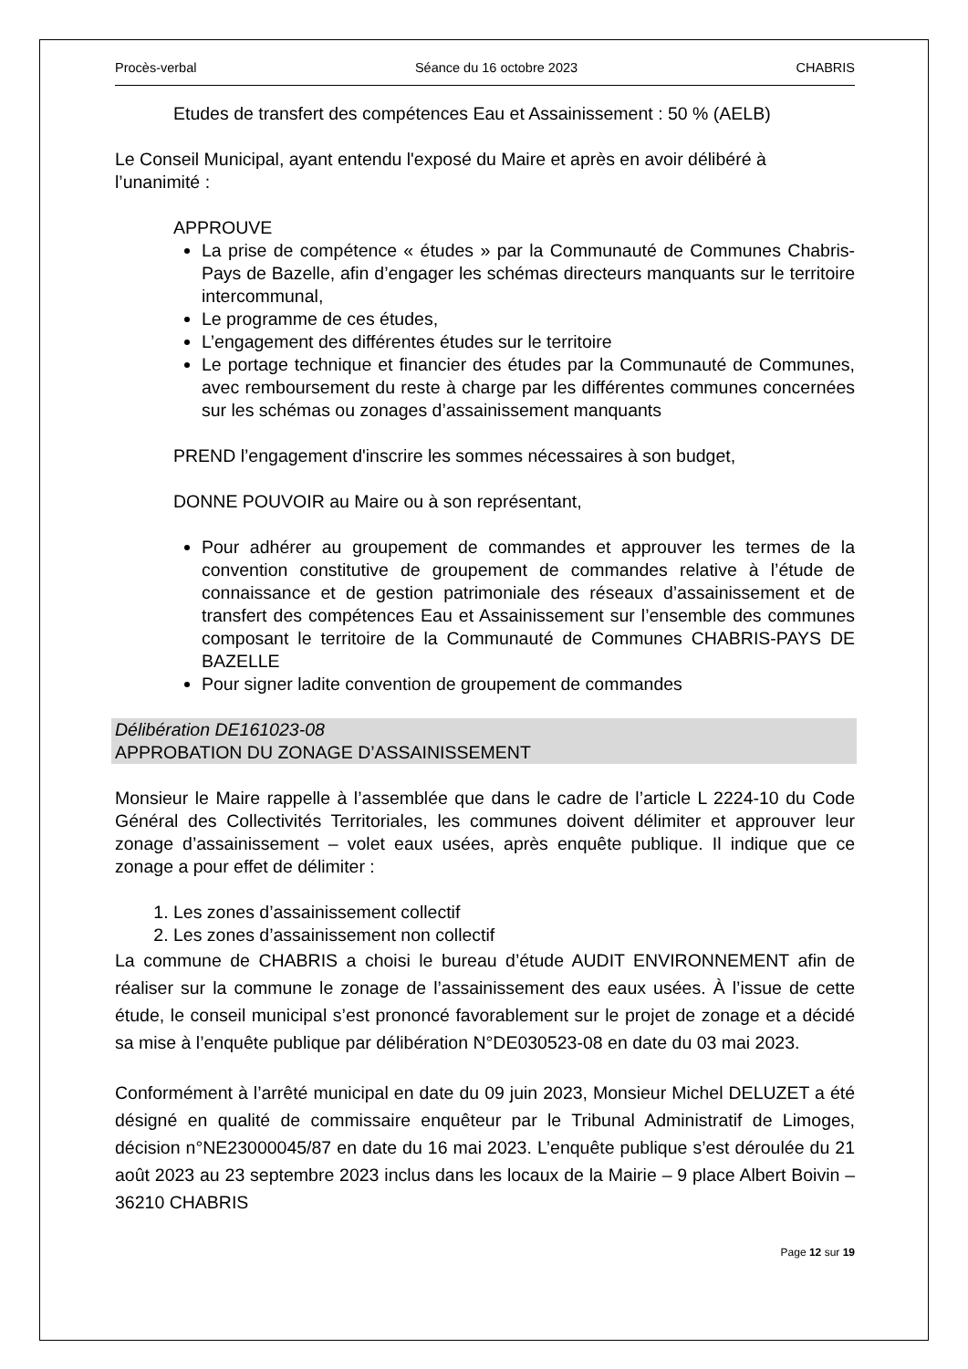Procès-verbal Séance du 16 octobre 2023 CHABRIS
Etudes de transfert des compétences Eau et Assainissement : 50 % (AELB)
Le Conseil Municipal, ayant entendu l'exposé du Maire et après en avoir délibéré à l’unanimité :
APPROUVE
La prise de compétence « études » par la Communauté de Communes Chabris-Pays de Bazelle, afin d’engager les schémas directeurs manquants sur le territoire intercommunal,
Le programme de ces études,
L’engagement des différentes études sur le territoire
Le portage technique et financier des études par la Communauté de Communes, avec remboursement du reste à charge par les différentes communes concernées sur les schémas ou zonages d’assainissement manquants
PREND l’engagement d'inscrire les sommes nécessaires à son budget,
DONNE POUVOIR au Maire ou à son représentant,
Pour adhérer au groupement de commandes et approuver les termes de la convention constitutive de groupement de commandes relative à l’étude de connaissance et de gestion patrimoniale des réseaux d’assainissement et de transfert des compétences Eau et Assainissement sur l’ensemble des communes composant le territoire de la Communauté de Communes CHABRIS-PAYS DE BAZELLE
Pour signer ladite convention de groupement de commandes
Délibération DE161023-08
APPROBATION DU ZONAGE D’ASSAINISSEMENT
Monsieur le Maire rappelle à l’assemblée que dans le cadre de l’article L 2224-10 du Code Général des Collectivités Territoriales, les communes doivent délimiter et approuver leur zonage d’assainissement – volet eaux usées, après enquête publique. Il indique que ce zonage a pour effet de délimiter :
1. Les zones d’assainissement collectif
2. Les zones d’assainissement non collectif
La commune de CHABRIS a choisi le bureau d’étude AUDIT ENVIRONNEMENT afin de réaliser sur la commune le zonage de l’assainissement des eaux usées. À l’issue de cette étude, le conseil municipal s’est prononcé favorablement sur le projet de zonage et a décidé sa mise à l’enquête publique par délibération N°DE030523-08 en date du 03 mai 2023.
Conformément à l’arrêté municipal en date du 09 juin 2023, Monsieur Michel DELUZET a été désigné en qualité de commissaire enquêteur par le Tribunal Administratif de Limoges, décision n°NE23000045/87 en date du 16 mai 2023. L’enquête publique s’est déroulée du 21 août 2023 au 23 septembre 2023 inclus dans les locaux de la Mairie – 9 place Albert Boivin – 36210 CHABRIS
Page 12 sur 19